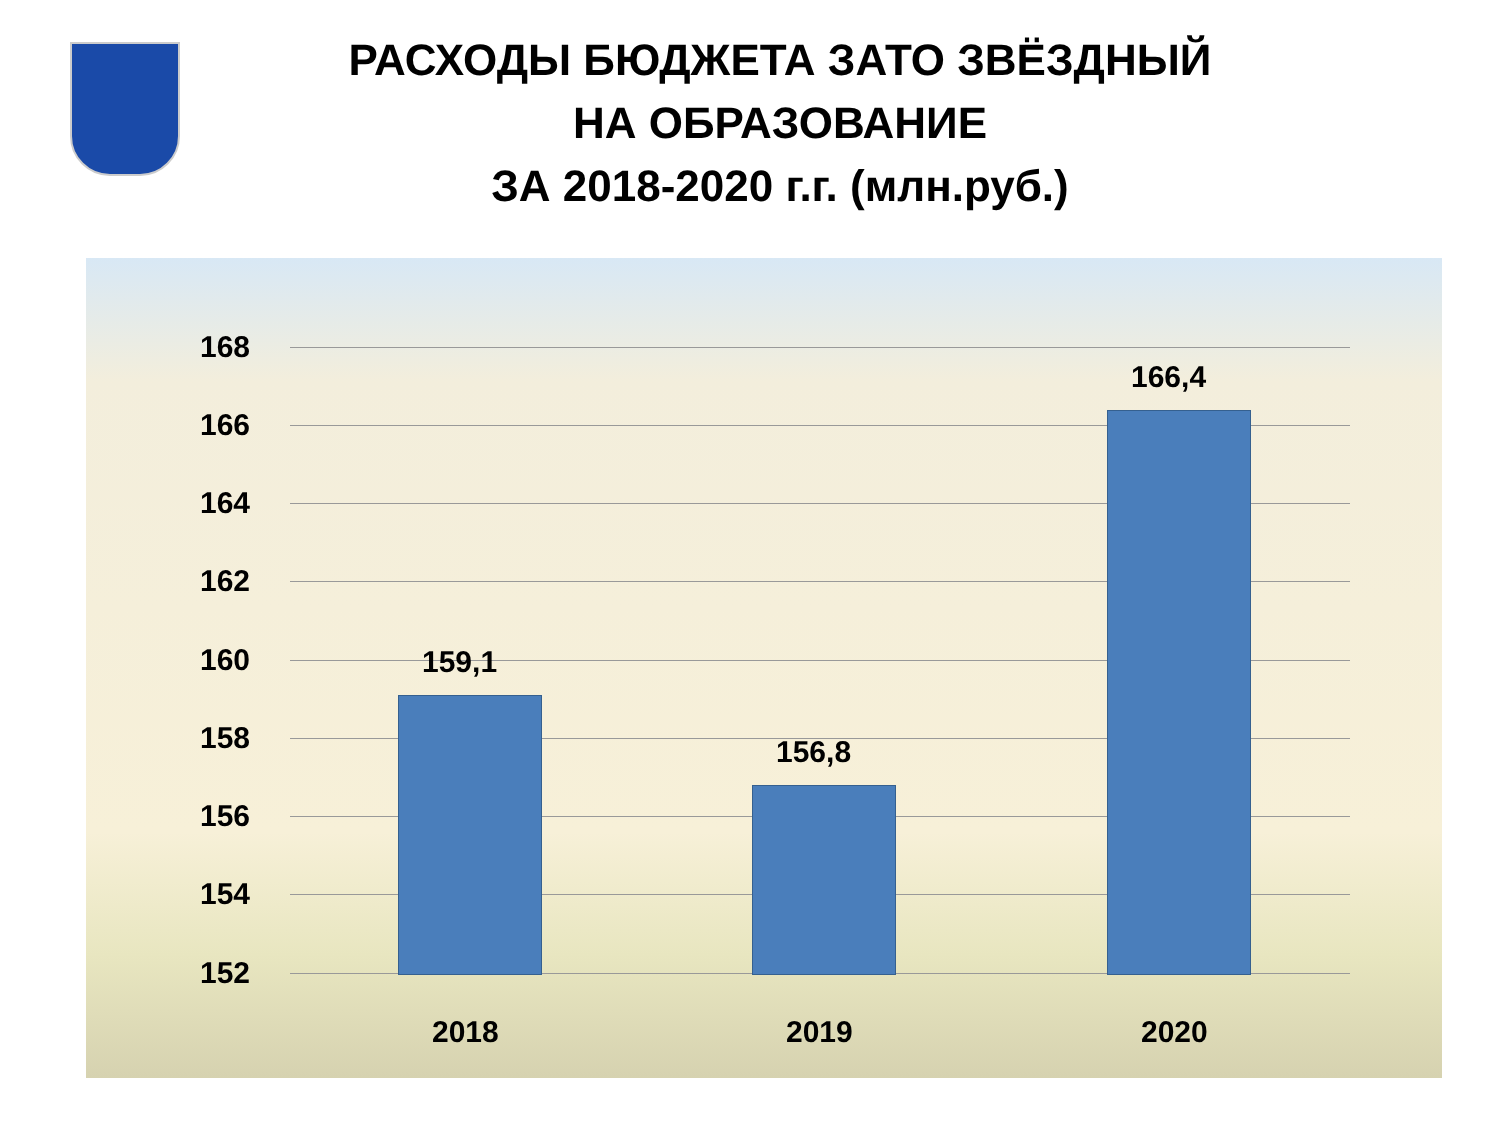РАСХОДЫ БЮДЖЕТА ЗАТО ЗВЁЗДНЫЙ
НА ОБРАЗОВАНИЕ
ЗА 2018-2020 г.г. (млн.руб.)
168
166
164
162
160
158
156
154
152
159,1
156,8
166,4
2018 2019 2020